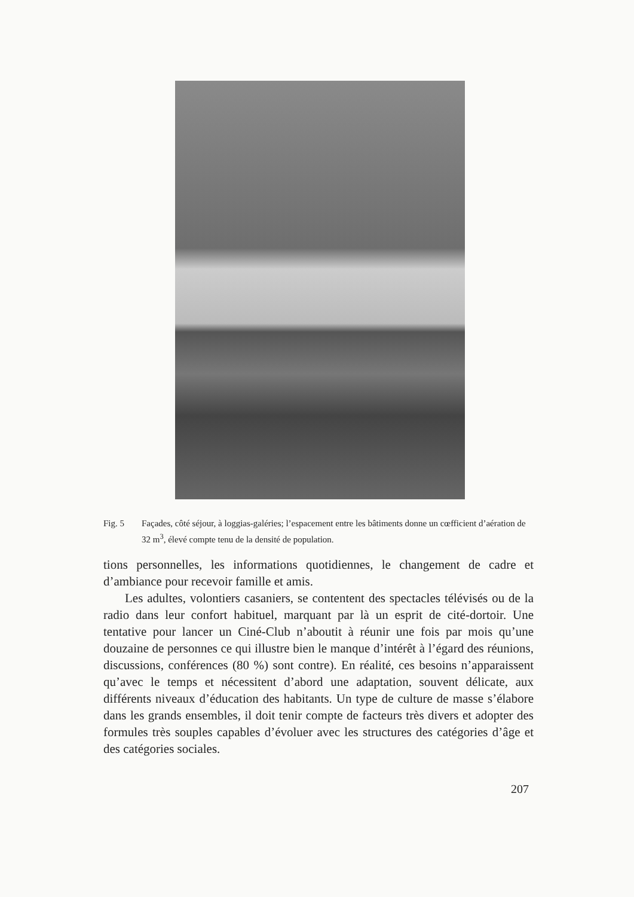Fig. 5 Façades, côté séjour, à loggias-galéries; l’espacement entre les bâtiments donne un cœfficient d’aération de 32 m<sup>3</sup>, élevé compte tenu de la densité de population.
tions personnelles, les informations quotidiennes, le changement de cadre et d’ambiance pour recevoir famille et amis.
Les adultes, volontiers casaniers, se contentent des spectacles télévisés ou de la radio dans leur confort habituel, marquant par là un esprit de cité-dortoir. Une tentative pour lancer un Ciné-Club n’aboutit à réunir une fois par mois qu’une douzaine de personnes ce qui illustre bien le manque d’intérêt à l’égard des réunions, discussions, conférences (80 %) sont contre). En réalité, ces besoins n’apparaissent qu’avec le temps et nécessitent d’abord une adaptation, souvent délicate, aux différents niveaux d’éducation des habitants. Un type de culture de masse s’élabore dans les grands ensembles, il doit tenir compte de facteurs très divers et adopter des formules très souples capables d’évoluer avec les structures des catégories d’âge et des catégories sociales.
207